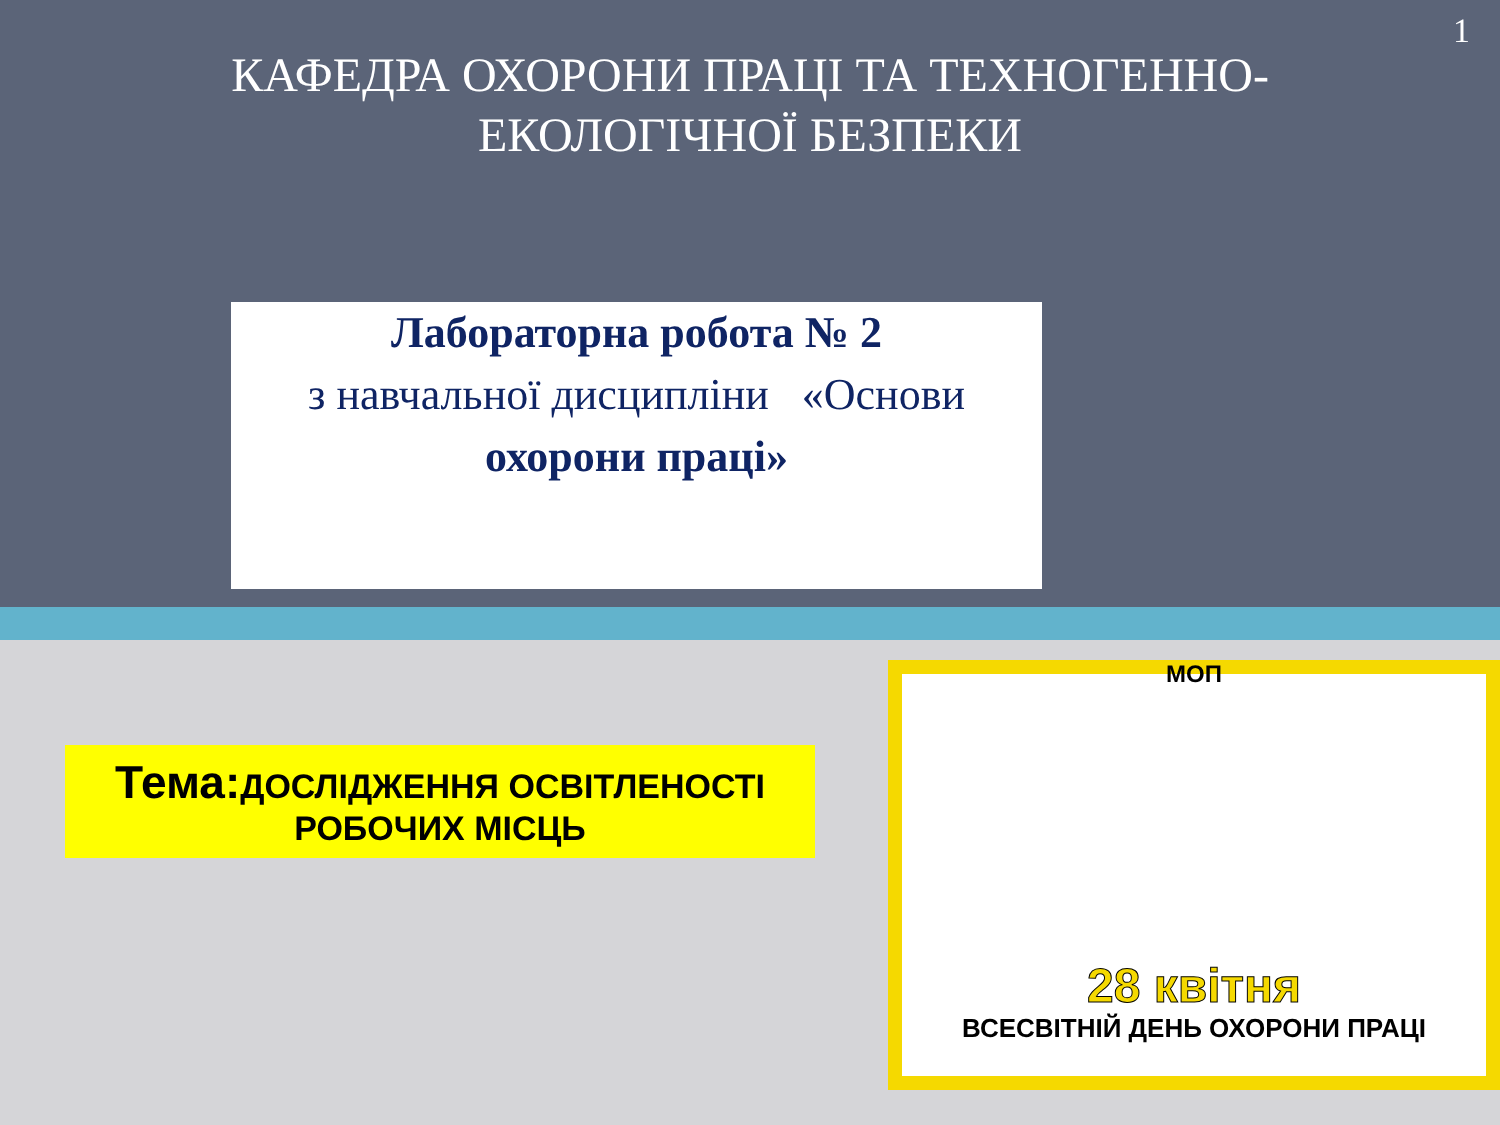1
КАФЕДРА ОХОРОНИ ПРАЦІ ТА ТЕХНОГЕННО-
ЕКОЛОГІЧНОЇ БЕЗПЕКИ
Лабораторна робота № 2
з навчальної дисципліни «Основи
охорони праці»
Тема: ДОСЛІДЖЕННЯ ОСВІТЛЕНОСТІ
РОБОЧИХ МІСЦЬ
МОП
28 квітня
ВСЕСВІТНІЙ ДЕНЬ ОХОРОНИ ПРАЦІ